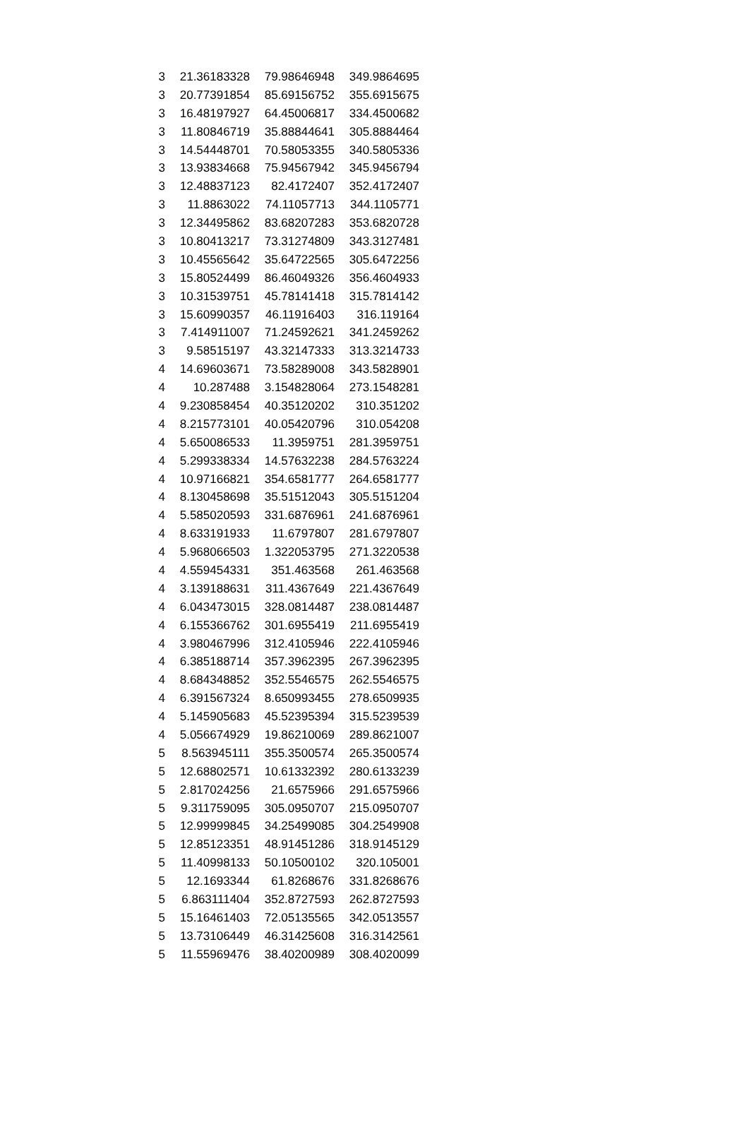| 3 | 21.36183328 | 79.98646948 | 349.9864695 |
| 3 | 20.77391854 | 85.69156752 | 355.6915675 |
| 3 | 16.48197927 | 64.45006817 | 334.4500682 |
| 3 | 11.80846719 | 35.88844641 | 305.8884464 |
| 3 | 14.54448701 | 70.58053355 | 340.5805336 |
| 3 | 13.93834668 | 75.94567942 | 345.9456794 |
| 3 | 12.48837123 | 82.4172407 | 352.4172407 |
| 3 | 11.8863022 | 74.11057713 | 344.1105771 |
| 3 | 12.34495862 | 83.68207283 | 353.6820728 |
| 3 | 10.80413217 | 73.31274809 | 343.3127481 |
| 3 | 10.45565642 | 35.64722565 | 305.6472256 |
| 3 | 15.80524499 | 86.46049326 | 356.4604933 |
| 3 | 10.31539751 | 45.78141418 | 315.7814142 |
| 3 | 15.60990357 | 46.11916403 | 316.119164 |
| 3 | 7.414911007 | 71.24592621 | 341.2459262 |
| 3 | 9.58515197 | 43.32147333 | 313.3214733 |
| 4 | 14.69603671 | 73.58289008 | 343.5828901 |
| 4 | 10.287488 | 3.154828064 | 273.1548281 |
| 4 | 9.230858454 | 40.35120202 | 310.351202 |
| 4 | 8.215773101 | 40.05420796 | 310.054208 |
| 4 | 5.650086533 | 11.3959751 | 281.3959751 |
| 4 | 5.299338334 | 14.57632238 | 284.5763224 |
| 4 | 10.97166821 | 354.6581777 | 264.6581777 |
| 4 | 8.130458698 | 35.51512043 | 305.5151204 |
| 4 | 5.585020593 | 331.6876961 | 241.6876961 |
| 4 | 8.633191933 | 11.6797807 | 281.6797807 |
| 4 | 5.968066503 | 1.322053795 | 271.3220538 |
| 4 | 4.559454331 | 351.463568 | 261.463568 |
| 4 | 3.139188631 | 311.4367649 | 221.4367649 |
| 4 | 6.043473015 | 328.0814487 | 238.0814487 |
| 4 | 6.155366762 | 301.6955419 | 211.6955419 |
| 4 | 3.980467996 | 312.4105946 | 222.4105946 |
| 4 | 6.385188714 | 357.3962395 | 267.3962395 |
| 4 | 8.684348852 | 352.5546575 | 262.5546575 |
| 4 | 6.391567324 | 8.650993455 | 278.6509935 |
| 4 | 5.145905683 | 45.52395394 | 315.5239539 |
| 4 | 5.056674929 | 19.86210069 | 289.8621007 |
| 5 | 8.563945111 | 355.3500574 | 265.3500574 |
| 5 | 12.68802571 | 10.61332392 | 280.6133239 |
| 5 | 2.817024256 | 21.6575966 | 291.6575966 |
| 5 | 9.311759095 | 305.0950707 | 215.0950707 |
| 5 | 12.99999845 | 34.25499085 | 304.2549908 |
| 5 | 12.85123351 | 48.91451286 | 318.9145129 |
| 5 | 11.40998133 | 50.10500102 | 320.105001 |
| 5 | 12.1693344 | 61.8268676 | 331.8268676 |
| 5 | 6.863111404 | 352.8727593 | 262.8727593 |
| 5 | 15.16461403 | 72.05135565 | 342.0513557 |
| 5 | 13.73106449 | 46.31425608 | 316.3142561 |
| 5 | 11.55969476 | 38.40200989 | 308.4020099 |